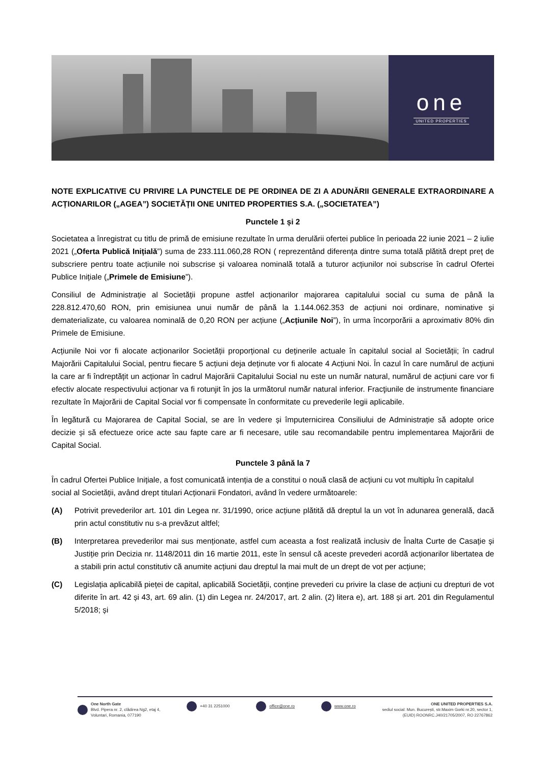one
UNITED PROPERTIES
NOTE EXPLICATIVE CU PRIVIRE LA PUNCTELE DE PE ORDINEA DE ZI A ADUNĂRII GENERALE EXTRAORDINARE A ACȚIONARILOR („AGEA”) SOCIETĂȚII ONE UNITED PROPERTIES S.A. („SOCIETATEA”)
Punctele 1 și 2
Societatea a înregistrat cu titlu de primă de emisiune rezultate în urma derulării ofertei publice în perioada 22 iunie 2021 – 2 iulie 2021 („Oferta Publică Inițială”) suma de 233.111.060,28 RON ( reprezentând diferența dintre suma totală plătită drept preț de subscriere pentru toate acțiunile noi subscrise și valoarea nominală totală a tuturor acțiunilor noi subscrise în cadrul Ofertei Publice Inițiale („Primele de Emisiune”).
Consiliul de Administrație al Societății propune astfel acționarilor majorarea capitalului social cu suma de până la 228.812.470,60 RON, prin emisiunea unui număr de până la 1.144.062.353 de acțiuni noi ordinare, nominative și dematerializate, cu valoarea nominală de 0,20 RON per acțiune („Acțiunile Noi”), în urma încorporării a aproximativ 80% din Primele de Emisiune.
Acțiunile Noi vor fi alocate acționarilor Societății proporțional cu deținerile actuale în capitalul social al Societății; în cadrul Majorării Capitalului Social, pentru fiecare 5 acțiuni deja deținute vor fi alocate 4 Acțiuni Noi. În cazul în care numărul de acțiuni la care ar fi îndreptățit un acționar în cadrul Majorării Capitalului Social nu este un număr natural, numărul de acțiuni care vor fi efectiv alocate respectivului acționar va fi rotunjit în jos la următorul număr natural inferior. Fracţiunile de instrumente financiare rezultate în Majorării de Capital Social vor fi compensate în conformitate cu prevederile legii aplicabile.
În legătură cu Majorarea de Capital Social, se are în vedere și împuternicirea Consiliului de Administrație să adopte orice decizie și să efectueze orice acte sau fapte care ar fi necesare, utile sau recomandabile pentru implementarea Majorării de Capital Social.
Punctele 3 până la 7
În cadrul Ofertei Publice Inițiale, a fost comunicată intenția de a constitui o nouă clasă de acțiuni cu vot multiplu în capitalul social al Societății, având drept titulari Acționarii Fondatori, având în vedere următoarele:
(A) Potrivit prevederilor art. 101 din Legea nr. 31/1990, orice acțiune plătită dă dreptul la un vot în adunarea generală, dacă prin actul constitutiv nu s-a prevăzut altfel;
(B) Interpretarea prevederilor mai sus menționate, astfel cum aceasta a fost realizată inclusiv de Înalta Curte de Casație și Justiție prin Decizia nr. 1148/2011 din 16 martie 2011, este în sensul că aceste prevederi acordă acționarilor libertatea de a stabili prin actul constitutiv că anumite acțiuni dau dreptul la mai mult de un drept de vot per acțiune;
(C) Legislația aplicabilă pieței de capital, aplicabilă Societății, conține prevederi cu privire la clase de acțiuni cu drepturi de vot diferite în art. 42 și 43, art. 69 alin. (1) din Legea nr. 24/2017, art. 2 alin. (2) litera e), art. 188 și art. 201 din Regulamentul 5/2018; și
One North Gate
Blvd. Pipera nr. 2, clădirea Ng2, etaj 4,
Voluntari, Romania, 077190
+40 31 2251000 office@one.ro www.one.ro ONE UNITED PROPERTIES S.A.
sediul social: Mun. București, str.Maxim Gorki nr.20, sector 1,
(EUID) ROONRC.J40/21705/2007, RO 22767862